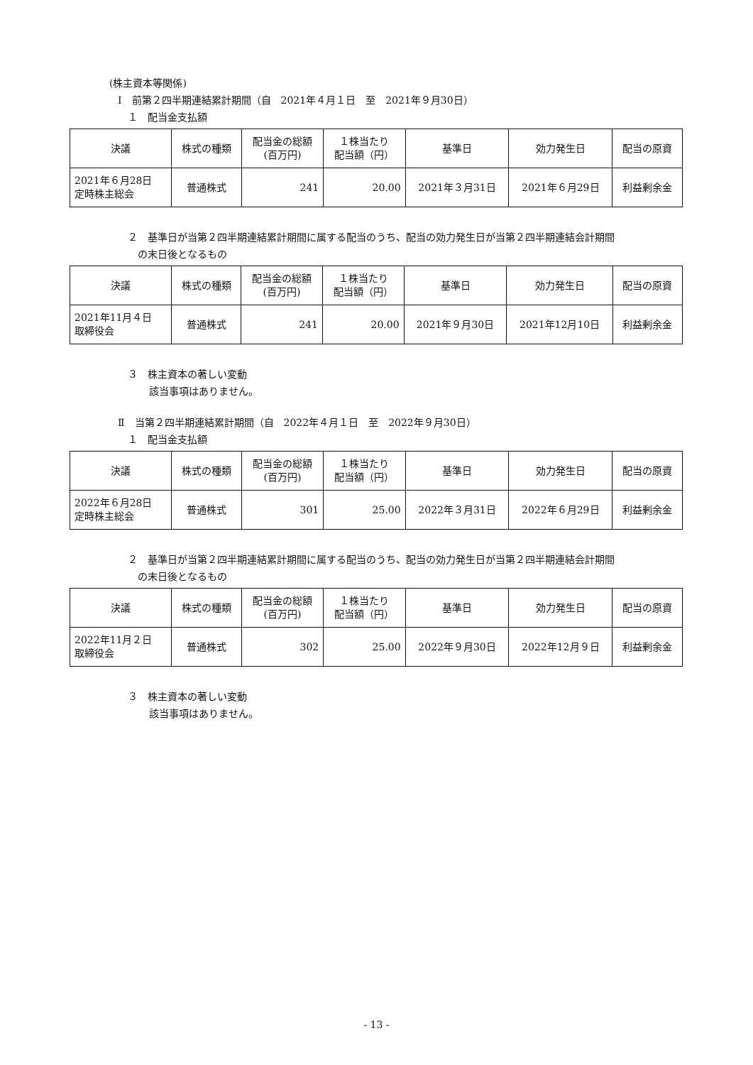(株主資本等関係)
Ⅰ　前第２四半期連結累計期間（自　2021年４月１日　至　2021年９月30日）
１　配当金支払額
| 決議 | 株式の種類 | 配当金の総額 (百万円) | １株当たり 配当額（円） | 基準日 | 効力発生日 | 配当の原資 |
| --- | --- | --- | --- | --- | --- | --- |
| 2021年６月28日 定時株主総会 | 普通株式 | 241 | 20.00 | 2021年３月31日 | 2021年６月29日 | 利益剰余金 |
２　基準日が当第２四半期連結累計期間に属する配当のうち、配当の効力発生日が当第２四半期連結会計期間
の末日後となるもの
| 決議 | 株式の種類 | 配当金の総額 (百万円) | １株当たり 配当額（円） | 基準日 | 効力発生日 | 配当の原資 |
| --- | --- | --- | --- | --- | --- | --- |
| 2021年11月４日 取締役会 | 普通株式 | 241 | 20.00 | 2021年９月30日 | 2021年12月10日 | 利益剰余金 |
３　株主資本の著しい変動
該当事項はありません。
Ⅱ　当第２四半期連結累計期間（自　2022年４月１日　至　2022年９月30日）
１　配当金支払額
| 決議 | 株式の種類 | 配当金の総額 (百万円) | １株当たり 配当額（円） | 基準日 | 効力発生日 | 配当の原資 |
| --- | --- | --- | --- | --- | --- | --- |
| 2022年６月28日 定時株主総会 | 普通株式 | 301 | 25.00 | 2022年３月31日 | 2022年６月29日 | 利益剰余金 |
２　基準日が当第２四半期連結累計期間に属する配当のうち、配当の効力発生日が当第２四半期連結会計期間
の末日後となるもの
| 決議 | 株式の種類 | 配当金の総額 (百万円) | １株当たり 配当額（円） | 基準日 | 効力発生日 | 配当の原資 |
| --- | --- | --- | --- | --- | --- | --- |
| 2022年11月２日 取締役会 | 普通株式 | 302 | 25.00 | 2022年９月30日 | 2022年12月９日 | 利益剰余金 |
３　株主資本の著しい変動
該当事項はありません。
- 13 -